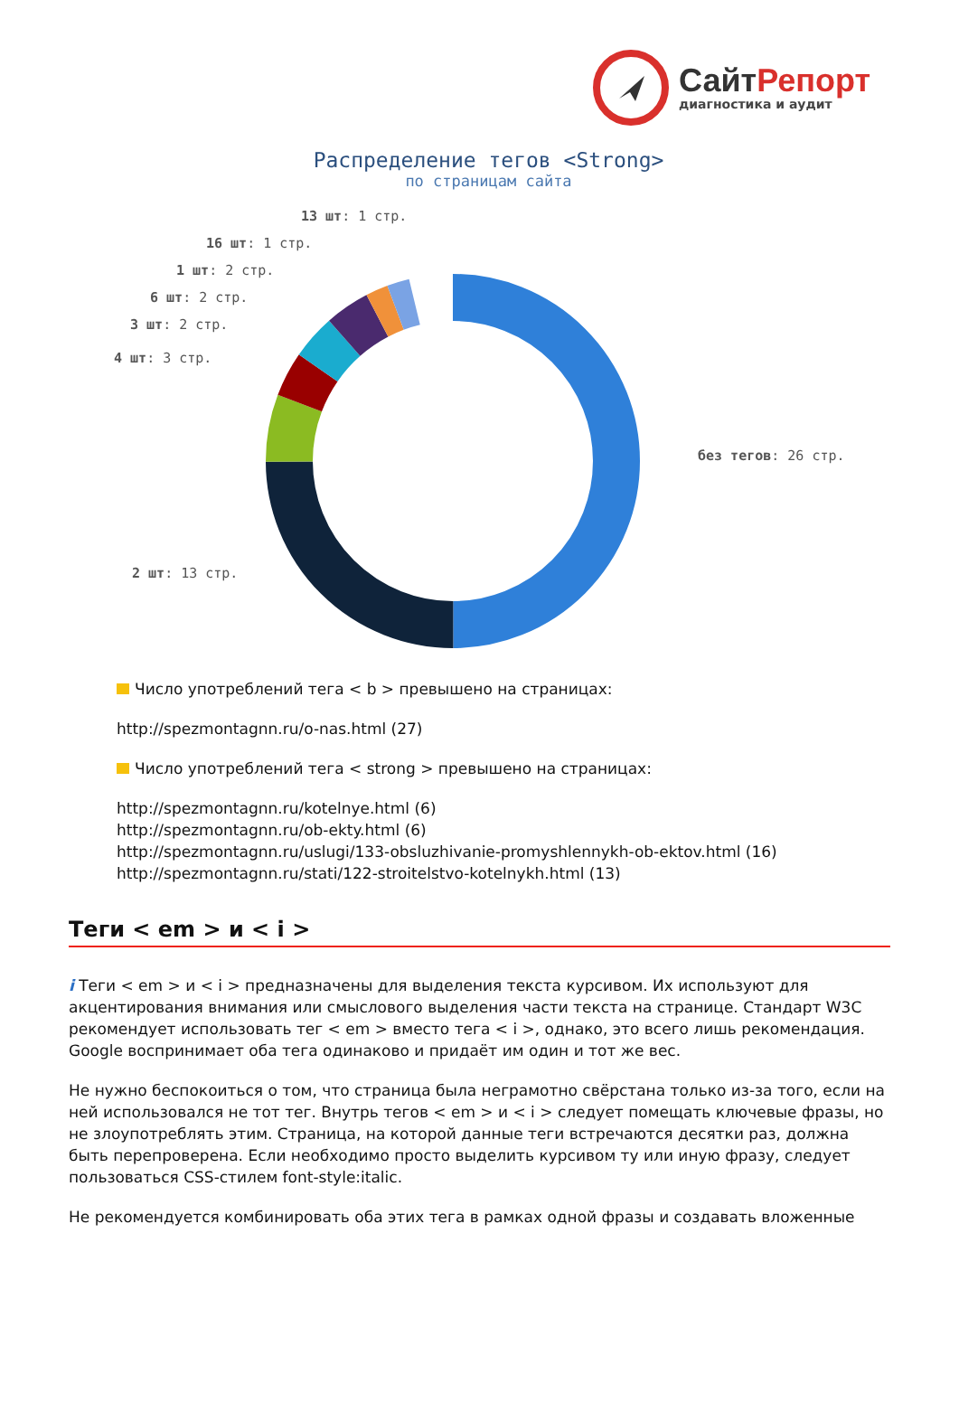СайтРепорт
диагностика и аудит
Распределение тегов <Strong>
по страницам сайта
13 шт: 1 стр.
16 шт: 1 стр.
1 шт: 2 стр.
6 шт: 2 стр.
3 шт: 2 стр.
4 шт: 3 стр.
без тегов: 26 стр.
2 шт: 13 стр.
Число употреблений тега < b > превышено на страницах:
http://spezmontagnn.ru/o-nas.html (27)
Число употреблений тега < strong > превышено на страницах:
http://spezmontagnn.ru/kotelnye.html (6)
http://spezmontagnn.ru/ob-ekty.html (6)
http://spezmontagnn.ru/uslugi/133-obsluzhivanie-promyshlennykh-ob-ektov.html (16)
http://spezmontagnn.ru/stati/122-stroitelstvo-kotelnykh.html (13)
Теги < em > и < i >
i Теги < em > и < i > предназначены для выделения текста курсивом. Их используют для акцентирования внимания или смыслового выделения части текста на странице. Стандарт W3C рекомендует использовать тег < em > вместо тега < i >, однако, это всего лишь рекомендация. Google воспринимает оба тега одинаково и придаёт им один и тот же вес.
Не нужно беспокоиться о том, что страница была неграмотно свёрстана только из-за того, если на ней использовался не тот тег. Внутрь тегов < em > и < i > следует помещать ключевые фразы, но не злоупотреблять этим. Страница, на которой данные теги встречаются десятки раз, должна быть перепроверена. Если необходимо просто выделить курсивом ту или иную фразу, следует пользоваться CSS-стилем font-style:italic.
Не рекомендуется комбинировать оба этих тега в рамках одной фразы и создавать вложенные